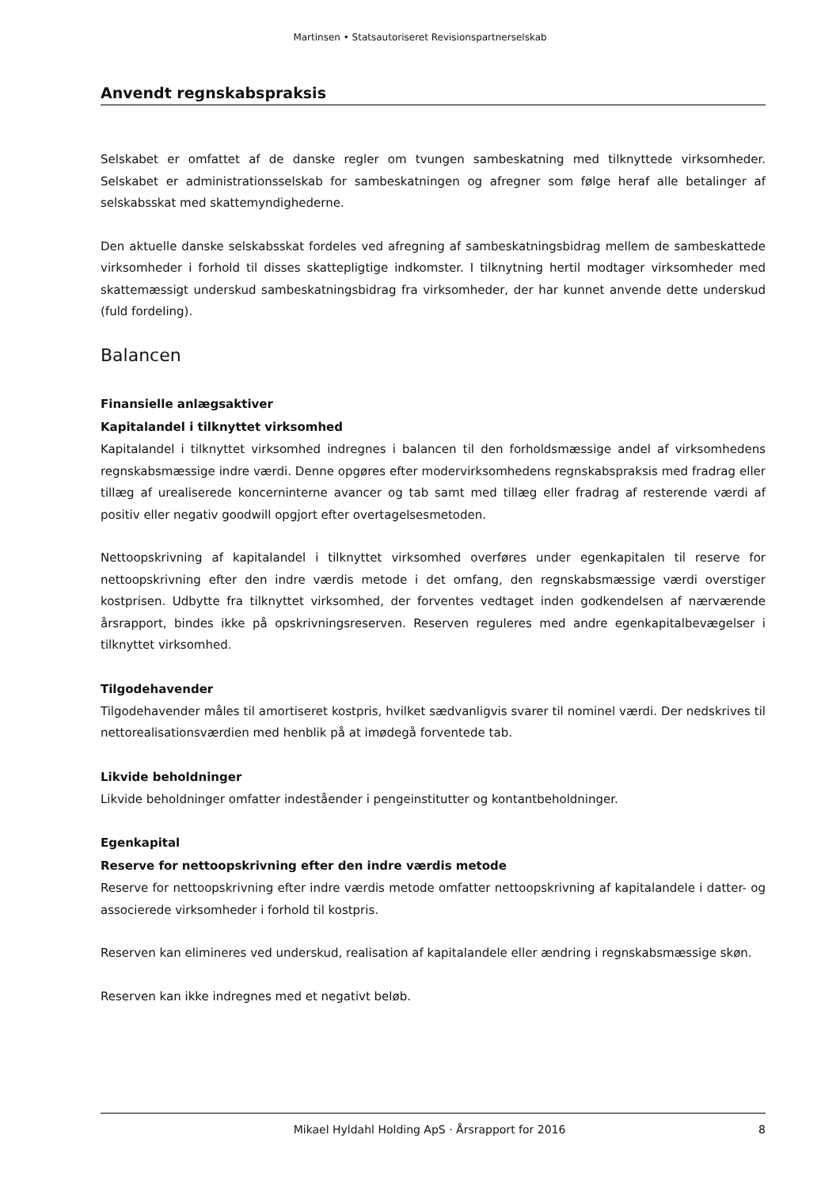Martinsen • Statsautoriseret Revisionspartnerselskab
Anvendt regnskabspraksis
Selskabet er omfattet af de danske regler om tvungen sambeskatning med tilknyttede virksomheder. Selskabet er administrationsselskab for sambeskatningen og afregner som følge heraf alle betalinger af selskabsskat med skattemyndighederne.
Den aktuelle danske selskabsskat fordeles ved afregning af sambeskatningsbidrag mellem de sambeskattede virksomheder i forhold til disses skattepligtige indkomster. I tilknytning hertil modtager virksomheder med skattemæssigt underskud sambeskatningsbidrag fra virksomheder, der har kunnet anvende dette underskud (fuld fordeling).
Balancen
Finansielle anlægsaktiver
Kapitalandel i tilknyttet virksomhed
Kapitalandel i tilknyttet virksomhed indregnes i balancen til den forholdsmæssige andel af virksomhedens regnskabsmæssige indre værdi. Denne opgøres efter modervirksomhedens regnskabspraksis med fradrag eller tillæg af urealiserede koncerninterne avancer og tab samt med tillæg eller fradrag af resterende værdi af positiv eller negativ goodwill opgjort efter overtagelsesmetoden.
Nettoopskrivning af kapitalandel i tilknyttet virksomhed overføres under egenkapitalen til reserve for nettoopskrivning efter den indre værdis metode i det omfang, den regnskabsmæssige værdi overstiger kostprisen. Udbytte fra tilknyttet virksomhed, der forventes vedtaget inden godkendelsen af nærværende årsrapport, bindes ikke på opskrivningsreserven. Reserven reguleres med andre egenkapitalbevægelser i tilknyttet virksomhed.
Tilgodehavender
Tilgodehavender måles til amortiseret kostpris, hvilket sædvanligvis svarer til nominel værdi. Der nedskrives til nettorealisationsværdien med henblik på at imødegå forventede tab.
Likvide beholdninger
Likvide beholdninger omfatter indeståender i pengeinstitutter og kontantbeholdninger.
Egenkapital
Reserve for nettoopskrivning efter den indre værdis metode
Reserve for nettoopskrivning efter indre værdis metode omfatter nettoopskrivning af kapitalandele i datter- og associerede virksomheder i forhold til kostpris.
Reserven kan elimineres ved underskud, realisation af kapitalandele eller ændring i regnskabsmæssige skøn.
Reserven kan ikke indregnes med et negativt beløb.
Mikael Hyldahl Holding ApS · Årsrapport for 2016 8